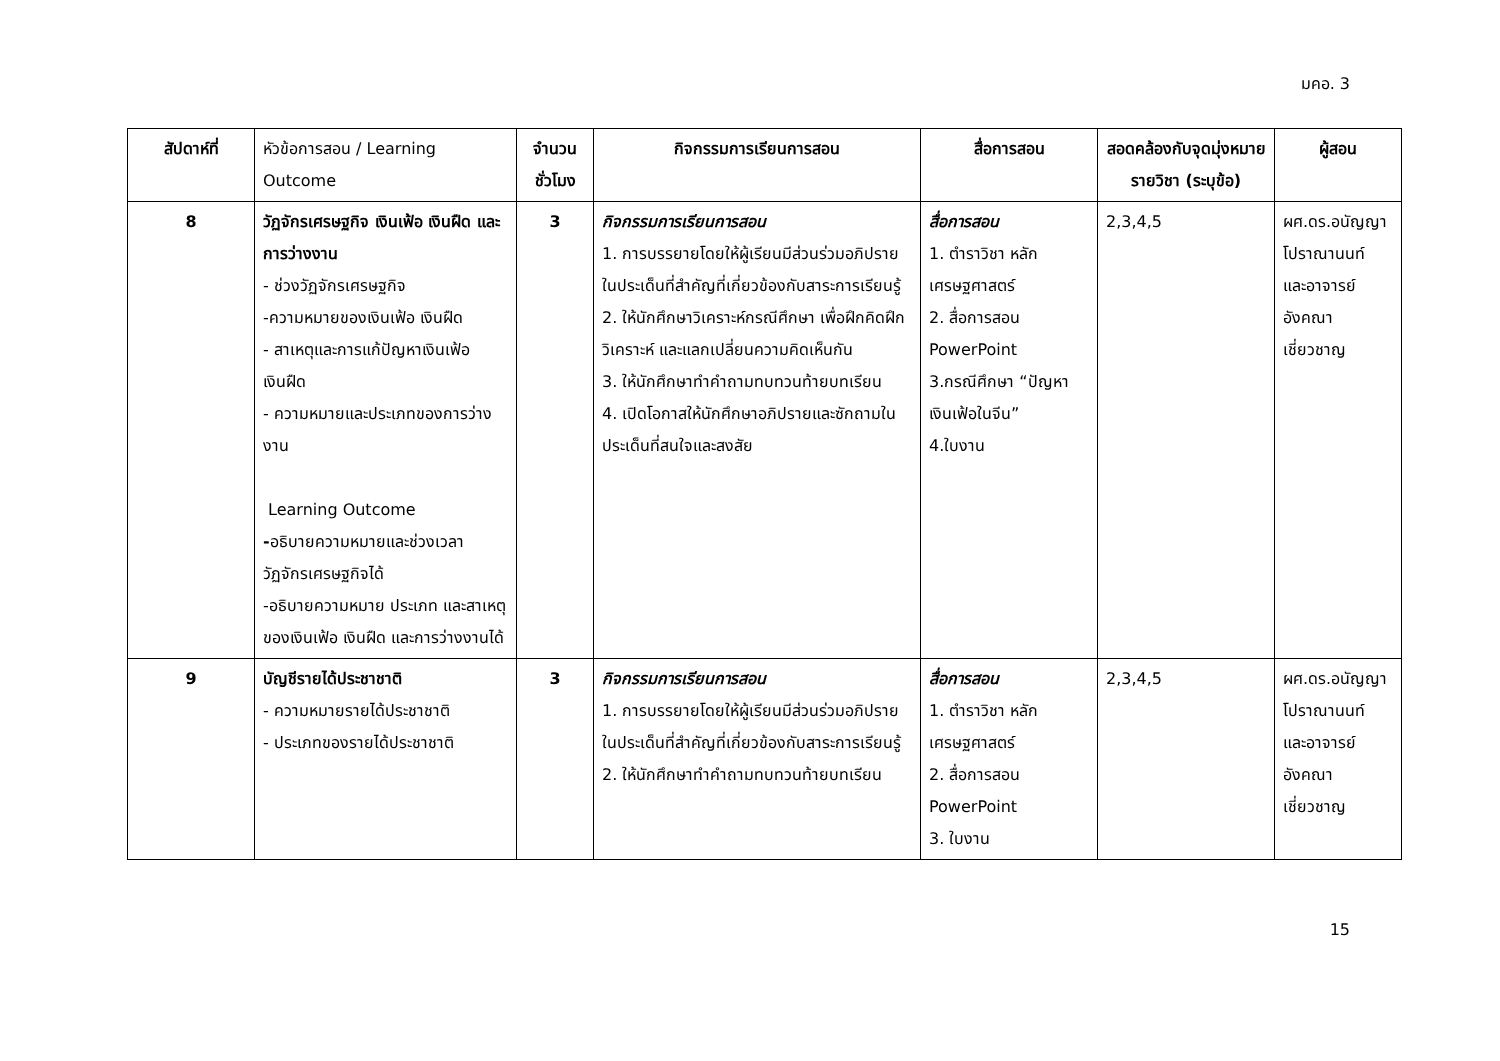มคอ. 3
| สัปดาห์ที่ | หัวข้อการสอน / Learning Outcome | จำนวนชั่วโมง | กิจกรรมการเรียนการสอน | สื่อการสอน | สอดคล้องกับจุดมุ่งหมายรายวิชา (ระบุข้อ) | ผู้สอน |
| --- | --- | --- | --- | --- | --- | --- |
| 8 | วัฏจักรเศรษฐกิจ เงินเฟ้อ เงินฝืด และการว่างงาน - ช่วงวัฏจักรเศรษฐกิจ -ความหมายของเงินเฟ้อ เงินฝืด - สาเหตุและการแก้ปัญหาเงินเฟ้อ เงินฝืด - ความหมายและประเภทของการว่างงาน Learning Outcome - อธิบายความหมายและช่วงเวลาวัฏจักรเศรษฐกิจได้ -อธิบายความหมาย ประเภท และสาเหตุของเงินเฟ้อ เงินฝืด และการว่างงานได้ | 3 | กิจกรรมการเรียนการสอน 1. การบรรยายโดยให้ผู้เรียนมีส่วนร่วมอภิปรายในประเด็นที่สำคัญที่เกี่ยวข้องกับสาระการเรียนรู้ 2. ให้นักศึกษาวิเคราะห์กรณีศึกษา เพื่อฝึกคิดฝึกวิเคราะห์ และแลกเปลี่ยนความคิดเห็นกัน 3. ให้นักศึกษาทำคำถามทบทวนท้ายบทเรียน 4. เปิดโอกาสให้นักศึกษาอภิปรายและซักถามในประเด็นที่สนใจและสงสัย | สื่อการสอน 1. ตำราวิชา หลักเศรษฐศาสตร์ 2. สื่อการสอน PowerPoint 3.กรณีศึกษา “ปัญหาเงินเฟ้อในจีน” 4.ใบงาน | 2,3,4,5 | ผศ.ดร.อนัญญา โปราณานนท์ และอาจารย์อังคณา เชี่ยวชาญ |
| 9 | บัญชีรายได้ประชาชาติ - ความหมายรายได้ประชาชาติ - ประเภทของรายได้ประชาชาติ | 3 | กิจกรรมการเรียนการสอน 1. การบรรยายโดยให้ผู้เรียนมีส่วนร่วมอภิปรายในประเด็นที่สำคัญที่เกี่ยวข้องกับสาระการเรียนรู้ 2. ให้นักศึกษาทำคำถามทบทวนท้ายบทเรียน | สื่อการสอน 1. ตำราวิชา หลักเศรษฐศาสตร์ 2. สื่อการสอน PowerPoint 3. ใบงาน | 2,3,4,5 | ผศ.ดร.อนัญญา โปราณานนท์ และอาจารย์อังคณา เชี่ยวชาญ |
15